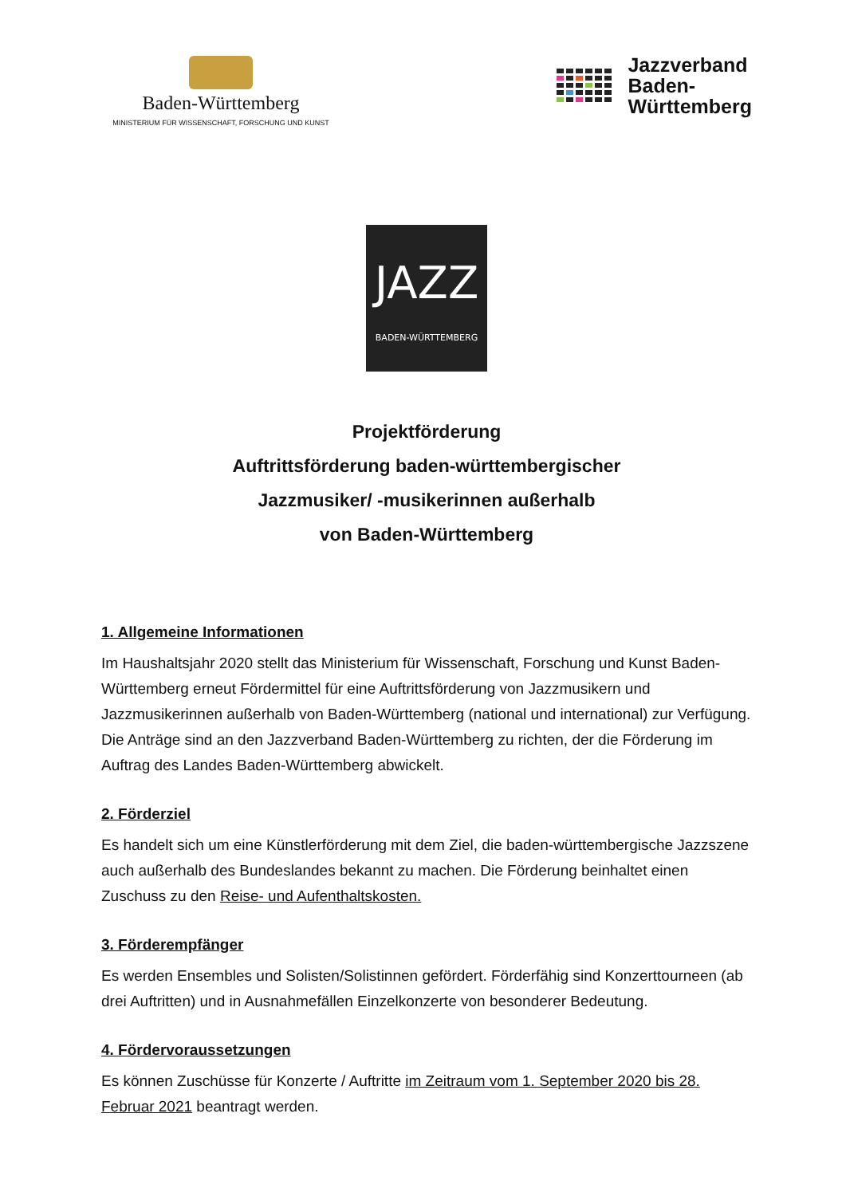Baden-Württemberg
MINISTERIUM FÜR WISSENSCHAFT, FORSCHUNG UND KUNST
Jazzverband
Baden-
Württemberg
JAZZ
BADEN-WÜRTTEMBERG
Projektförderung
Auftrittsförderung baden-württembergischer
Jazzmusiker/ -musikerinnen außerhalb
von Baden-Württemberg
1. Allgemeine Informationen
Im Haushaltsjahr 2020 stellt das Ministerium für Wissenschaft, Forschung und Kunst Baden-Württemberg erneut Fördermittel für eine Auftrittsförderung von Jazzmusikern und Jazzmusikerinnen außerhalb von Baden-Württemberg (national und international) zur Verfügung. Die Anträge sind an den Jazzverband Baden-Württemberg zu richten, der die Förderung im Auftrag des Landes Baden-Württemberg abwickelt.
2. Förderziel
Es handelt sich um eine Künstlerförderung mit dem Ziel, die baden-württembergische Jazzszene auch außerhalb des Bundeslandes bekannt zu machen. Die Förderung beinhaltet einen Zuschuss zu den Reise- und Aufenthaltskosten.
3. Förderempfänger
Es werden Ensembles und Solisten/Solistinnen gefördert. Förderfähig sind Konzerttourneen (ab drei Auftritten) und in Ausnahmefällen Einzelkonzerte von besonderer Bedeutung.
4. Fördervoraussetzungen
Es können Zuschüsse für Konzerte / Auftritte im Zeitraum vom 1. September 2020 bis 28. Februar 2021 beantragt werden.